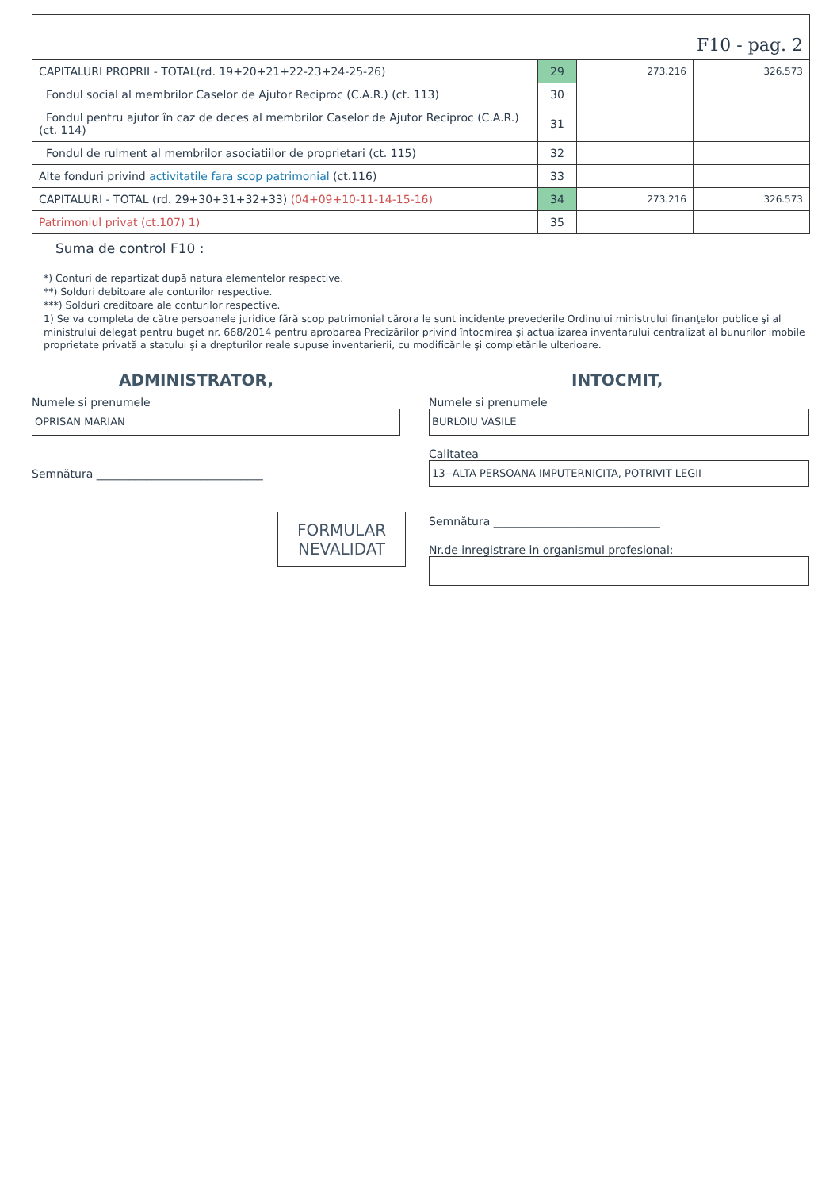| F10 - pag. 2 | | | |
| CAPITALURI PROPRII - TOTAL(rd. 19+20+21+22-23+24-25-26) | 29 | 273.216 | 326.573 |
| Fondul social al membrilor Caselor de Ajutor Reciproc (C.A.R.) (ct. 113) | 30 | | |
| Fondul pentru ajutor în caz de deces al membrilor Caselor de Ajutor Reciproc (C.A.R.) (ct. 114) | 31 | | |
| Fondul de rulment al membrilor asociatiilor de proprietari (ct. 115) | 32 | | |
| Alte fonduri privind activitatile fara scop patrimonial (ct.116) | 33 | | |
| CAPITALURI - TOTAL (rd. 29+30+31+32+33) (04+09+10-11-14-15-16) | 34 | 273.216 | 326.573 |
| Patrimoniul privat (ct.107) 1) | 35 | | |
Suma de control F10 :
*) Conturi de repartizat după natura elementelor respective.
**) Solduri debitoare ale conturilor respective.
***) Solduri creditoare ale conturilor respective.
1) Se va completa de către persoanele juridice fără scop patrimonial cărora le sunt incidente prevederile Ordinului ministrului finanţelor publice şi al ministrului delegat pentru buget nr. 668/2014 pentru aprobarea Precizărilor privind întocmirea şi actualizarea inventarului centralizat al bunurilor imobile proprietate privată a statului şi a drepturilor reale supuse inventarierii, cu modificările şi completările ulterioare.
ADMINISTRATOR,
Numele si prenumele
OPRISAN MARIAN
Semnătura ______________________________
FORMULAR
NEVALIDAT
INTOCMIT,
Numele si prenumele
BURLOIU VASILE
Calitatea
13--ALTA PERSOANA IMPUTERNICITA, POTRIVIT LEGII
Semnătura ______________________________
Nr.de inregistrare in organismul profesional: